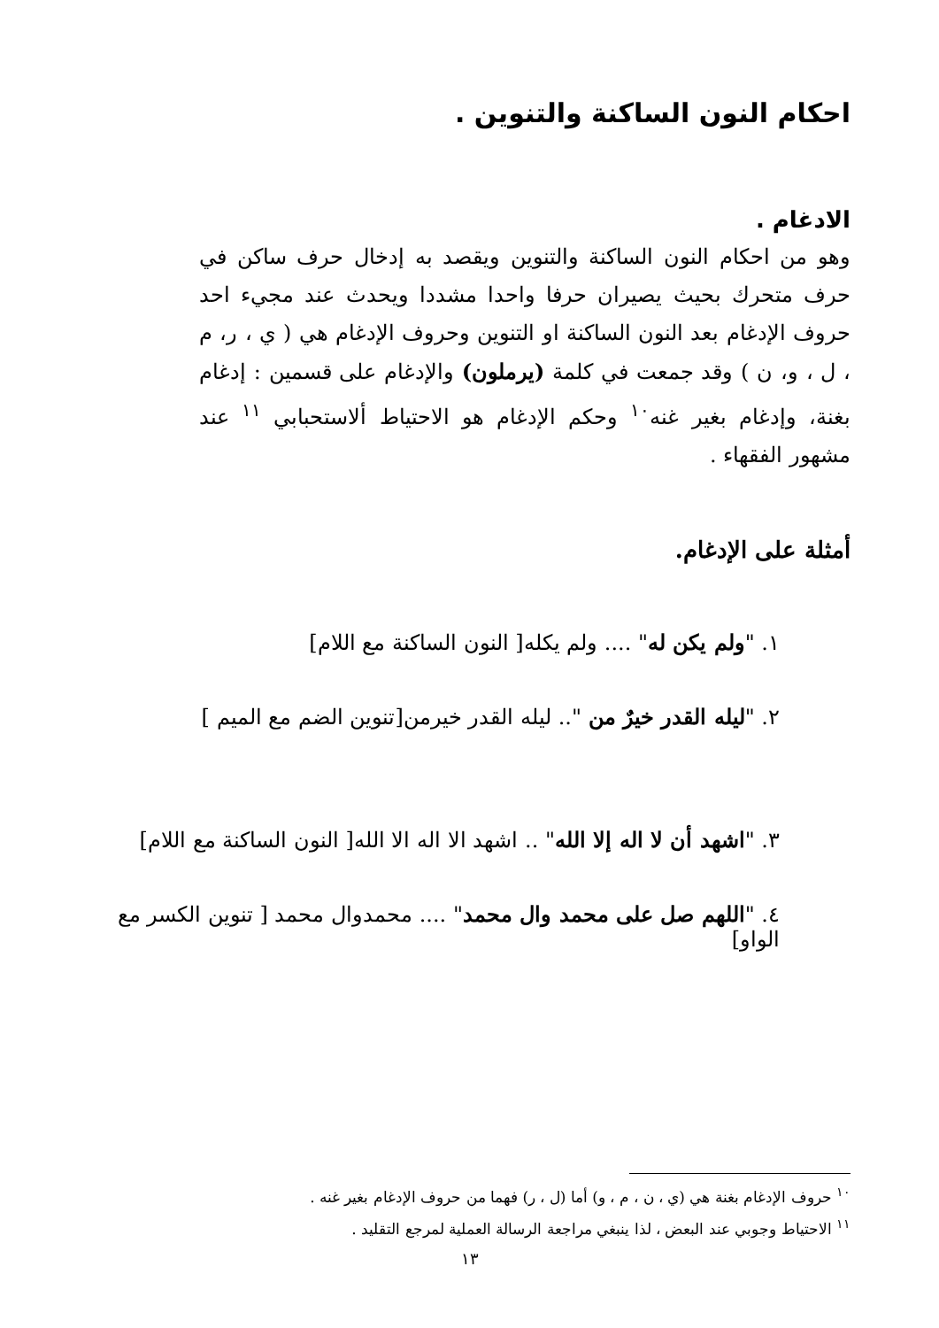احكام النون الساكنة والتنوين .
الادغام .
وهو من احكام النون الساكنة والتنوين ويقصد به إدخال حرف ساكن في حرف متحرك بحيث يصيران حرفا واحدا مشددا ويحدث عند مجيء احد حروف الإدغام بعد النون الساكنة او التنوين وحروف الإدغام هي ( ي ، ر، م ، ل ، و، ن ) وقد جمعت في كلمة (يرملون) والإدغام على قسمين : إدغام بغنة، وإدغام بغير غنه<sup>١٠</sup> وحكم الإدغام هو الاحتياط ألاستحبابي <sup>١١</sup> عند مشهور الفقهاء .
أمثلة على الإدغام.
١. "ولم يكن له" .... ولم يكله[ النون الساكنة مع اللام]
٢. "ليله القدر خيرٌ من ".. ليله القدر خيرمن[تنوين الضم مع الميم ]
٣. "اشهد أن لا اله إلا الله" .. اشهد الا اله الا الله[ النون الساكنة مع اللام]
٤. "اللهم صل على محمد وال محمد" .... محمدوال محمد [ تنوين الكسر مع الواو]
<sup>١٠</sup> حروف الإدغام بغنة هي (ي ، ن ، م ، و) أما (ل ، ر) فهما من حروف الإدغام بغير غنه .
<sup>١١</sup> الاحتياط وجوبي عند البعض ، لذا ينبغي مراجعة الرسالة العملية لمرجع التقليد .
١٣